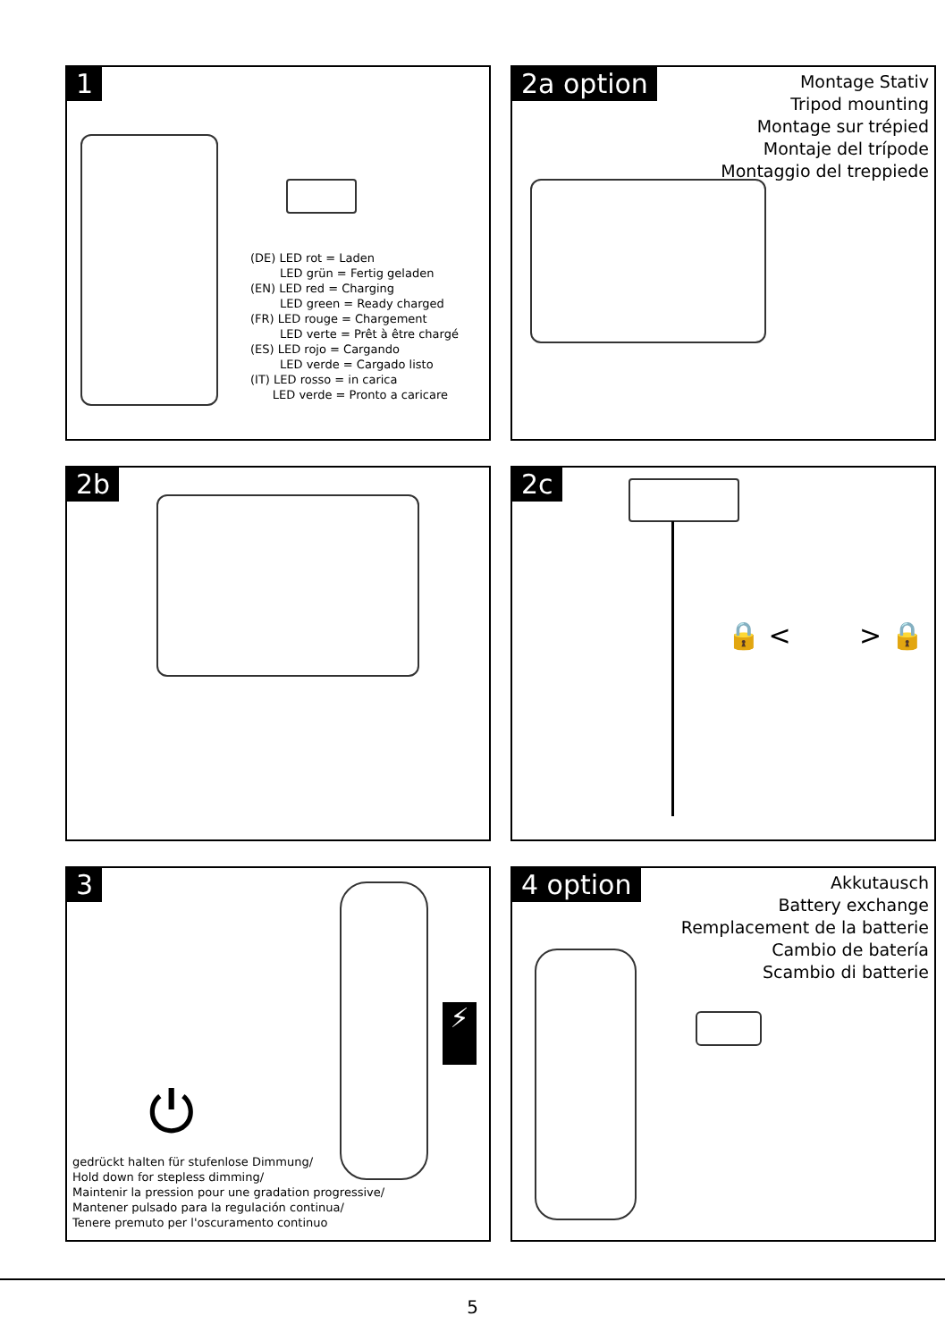1
(DE) LED rot = Laden
LED grün = Fertig geladen
(EN) LED red = Charging
LED green = Ready charged
(FR) LED rouge = Chargement
LED verte = Prêt à être chargé
(ES) LED rojo = Cargando
LED verde = Cargado listo
(IT) LED rosso = in carica
LED verde = Pronto a caricare
2a option
Montage Stativ
Tripod mounting
Montage sur trépied
Montaje del trípode
Montaggio del treppiede
2b
2c
🔒 < > 🔒
3
⚡
⏻
gedrückt halten für stufenlose Dimmung/
Hold down for stepless dimming/
Maintenir la pression pour une gradation progressive/
Mantener pulsado para la regulación continua/
Tenere premuto per l'oscuramento continuo
4 option
Akkutausch
Battery exchange
Remplacement de la batterie
Cambio de batería
Scambio di batterie
5